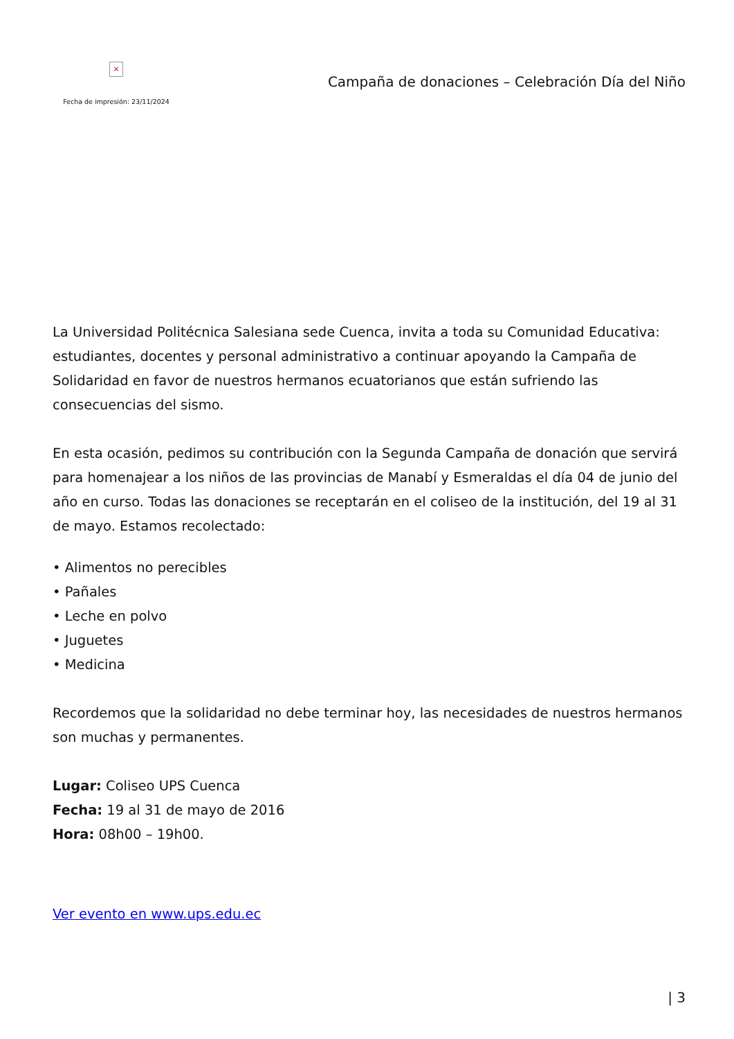×
Fecha de impresión: 23/11/2024
Campaña de donaciones – Celebración Día del Niño
La Universidad Politécnica Salesiana sede Cuenca, invita a toda su Comunidad Educativa: estudiantes, docentes y personal administrativo a continuar apoyando la Campaña de Solidaridad en favor de nuestros hermanos ecuatorianos que están sufriendo las consecuencias del sismo.
En esta ocasión, pedimos su contribución con la Segunda Campaña de donación que servirá para homenajear a los niños de las provincias de Manabí y Esmeraldas el día 04 de junio del año en curso. Todas las donaciones se receptarán en el coliseo de la institución, del 19 al 31 de mayo. Estamos recolectado:
• Alimentos no perecibles
• Pañales
• Leche en polvo
• Juguetes
• Medicina
Recordemos que la solidaridad no debe terminar hoy, las necesidades de nuestros hermanos son muchas y permanentes.
Lugar: Coliseo UPS Cuenca
Fecha: 19 al 31 de mayo de 2016
Hora: 08h00 – 19h00.
Ver evento en www.ups.edu.ec
| 3